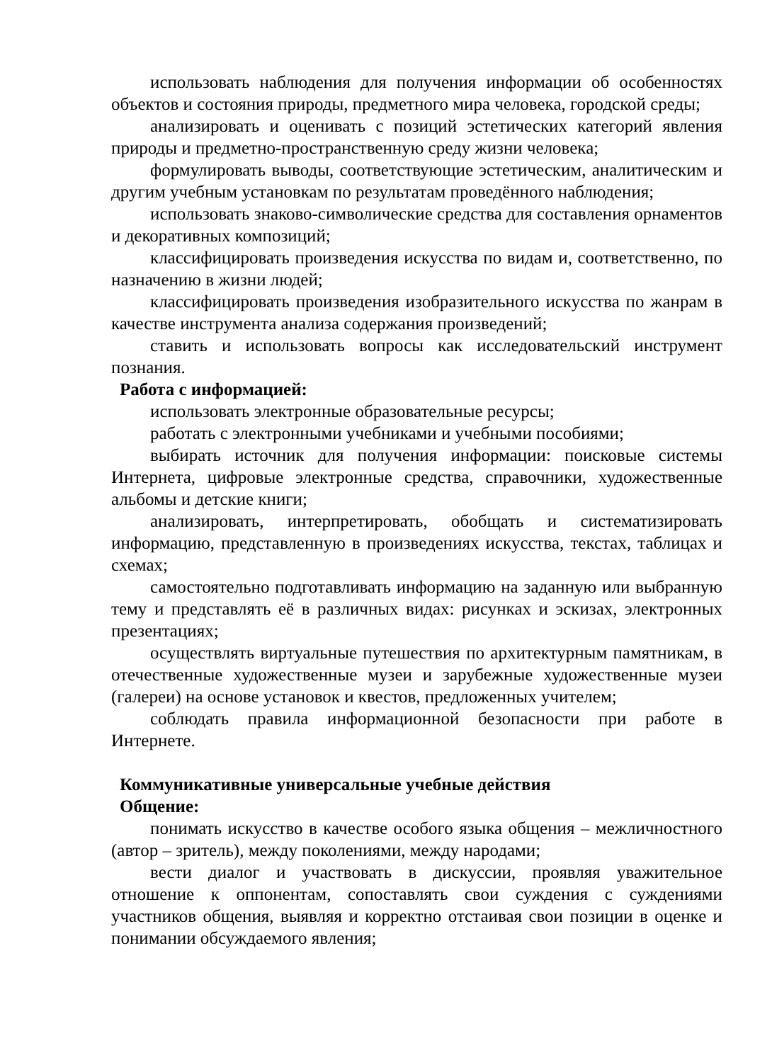использовать наблюдения для получения информации об особенностях объектов и состояния природы, предметного мира человека, городской среды;
анализировать и оценивать с позиций эстетических категорий явления природы и предметно-пространственную среду жизни человека;
формулировать выводы, соответствующие эстетическим, аналитическим и другим учебным установкам по результатам проведённого наблюдения;
использовать знаково-символические средства для составления орнаментов и декоративных композиций;
классифицировать произведения искусства по видам и, соответственно, по назначению в жизни людей;
классифицировать произведения изобразительного искусства по жанрам в качестве инструмента анализа содержания произведений;
ставить и использовать вопросы как исследовательский инструмент познания.
Работа с информацией:
использовать электронные образовательные ресурсы;
работать с электронными учебниками и учебными пособиями;
выбирать источник для получения информации: поисковые системы Интернета, цифровые электронные средства, справочники, художественные альбомы и детские книги;
анализировать, интерпретировать, обобщать и систематизировать информацию, представленную в произведениях искусства, текстах, таблицах и схемах;
самостоятельно подготавливать информацию на заданную или выбранную тему и представлять её в различных видах: рисунках и эскизах, электронных презентациях;
осуществлять виртуальные путешествия по архитектурным памятникам, в отечественные художественные музеи и зарубежные художественные музеи (галереи) на основе установок и квестов, предложенных учителем;
соблюдать правила информационной безопасности при работе в Интернете.
Коммуникативные универсальные учебные действия
Общение:
понимать искусство в качестве особого языка общения – межличностного (автор – зритель), между поколениями, между народами;
вести диалог и участвовать в дискуссии, проявляя уважительное отношение к оппонентам, сопоставлять свои суждения с суждениями участников общения, выявляя и корректно отстаивая свои позиции в оценке и понимании обсуждаемого явления;